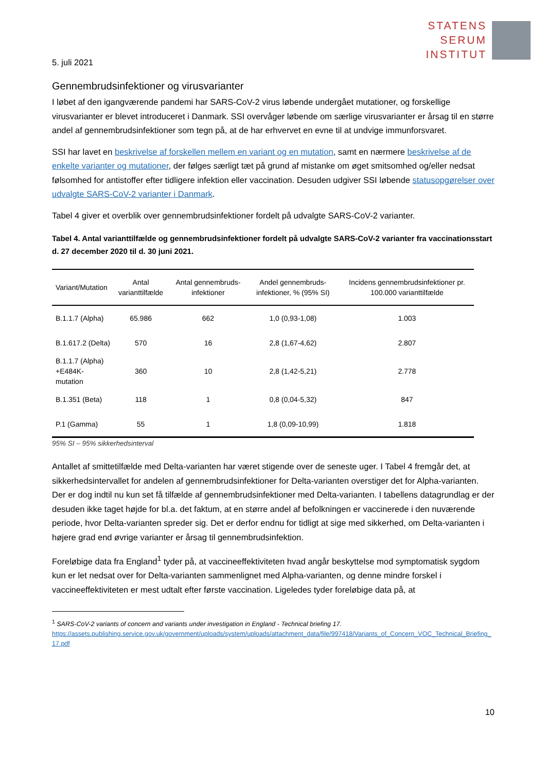STATENS
SERUM
INSTITUT
5. juli 2021
Gennembrudsinfektioner og virusvarianter
I løbet af den igangværende pandemi har SARS-CoV-2 virus løbende undergået mutationer, og forskellige virusvarianter er blevet introduceret i Danmark. SSI overvåger løbende om særlige virusvarianter er årsag til en større andel af gennembrudsinfektioner som tegn på, at de har erhvervet en evne til at undvige immunforsvaret.
SSI har lavet en beskrivelse af forskellen mellem en variant og en mutation, samt en nærmere beskrivelse af de enkelte varianter og mutationer, der følges særligt tæt på grund af mistanke om øget smitsomhed og/eller nedsat følsomhed for antistoffer efter tidligere infektion eller vaccination. Desuden udgiver SSI løbende statusopgørelser over udvalgte SARS-CoV-2 varianter i Danmark.
Tabel 4 giver et overblik over gennembrudsinfektioner fordelt på udvalgte SARS-CoV-2 varianter.
Tabel 4. Antal varianttilfælde og gennembrudsinfektioner fordelt på udvalgte SARS-CoV-2 varianter fra vaccinationsstart d. 27 december 2020 til d. 30 juni 2021.
| Variant/Mutation | Antal varianttilfælde | Antal gennembruds-infektioner | Andel gennembruds-infektioner, % (95% SI) | Incidens gennembrudsinfektioner pr. 100.000 varianttilfælde |
| --- | --- | --- | --- | --- |
| B.1.1.7 (Alpha) | 65.986 | 662 | 1,0 (0,93-1,08) | 1.003 |
| B.1.617.2 (Delta) | 570 | 16 | 2,8 (1,67-4,62) | 2.807 |
| B.1.1.7 (Alpha) +E484K-mutation | 360 | 10 | 2,8 (1,42-5,21) | 2.778 |
| B.1.351 (Beta) | 118 | 1 | 0,8 (0,04-5,32) | 847 |
| P.1 (Gamma) | 55 | 1 | 1,8 (0,09-10,99) | 1.818 |
95% SI – 95% sikkerhedsinterval
Antallet af smittetilfælde med Delta-varianten har været stigende over de seneste uger. I Tabel 4 fremgår det, at sikkerhedsintervallet for andelen af gennembrudsinfektioner for Delta-varianten overstiger det for Alpha-varianten. Der er dog indtil nu kun set få tilfælde af gennembrudsinfektioner med Delta-varianten. I tabellens datagrundlag er der desuden ikke taget højde for bl.a. det faktum, at en større andel af befolkningen er vaccinerede i den nuværende periode, hvor Delta-varianten spreder sig. Det er derfor endnu for tidligt at sige med sikkerhed, om Delta-varianten i højere grad end øvrige varianter er årsag til gennembrudsinfektion.
Foreløbige data fra England<sup>1</sup> tyder på, at vaccineeffektiviteten hvad angår beskyttelse mod symptomatisk sygdom kun er let nedsat over for Delta-varianten sammenlignet med Alpha-varianten, og denne mindre forskel i vaccineeffektiviteten er mest udtalt efter første vaccination. Ligeledes tyder foreløbige data på, at
<sup>1</sup> SARS-CoV-2 variants of concern and variants under investigation in England - Technical briefing 17.
https://assets.publishing.service.gov.uk/government/uploads/system/uploads/attachment_data/file/997418/Variants_of_Concern_VOC_Technical_Briefing_17.pdf
10